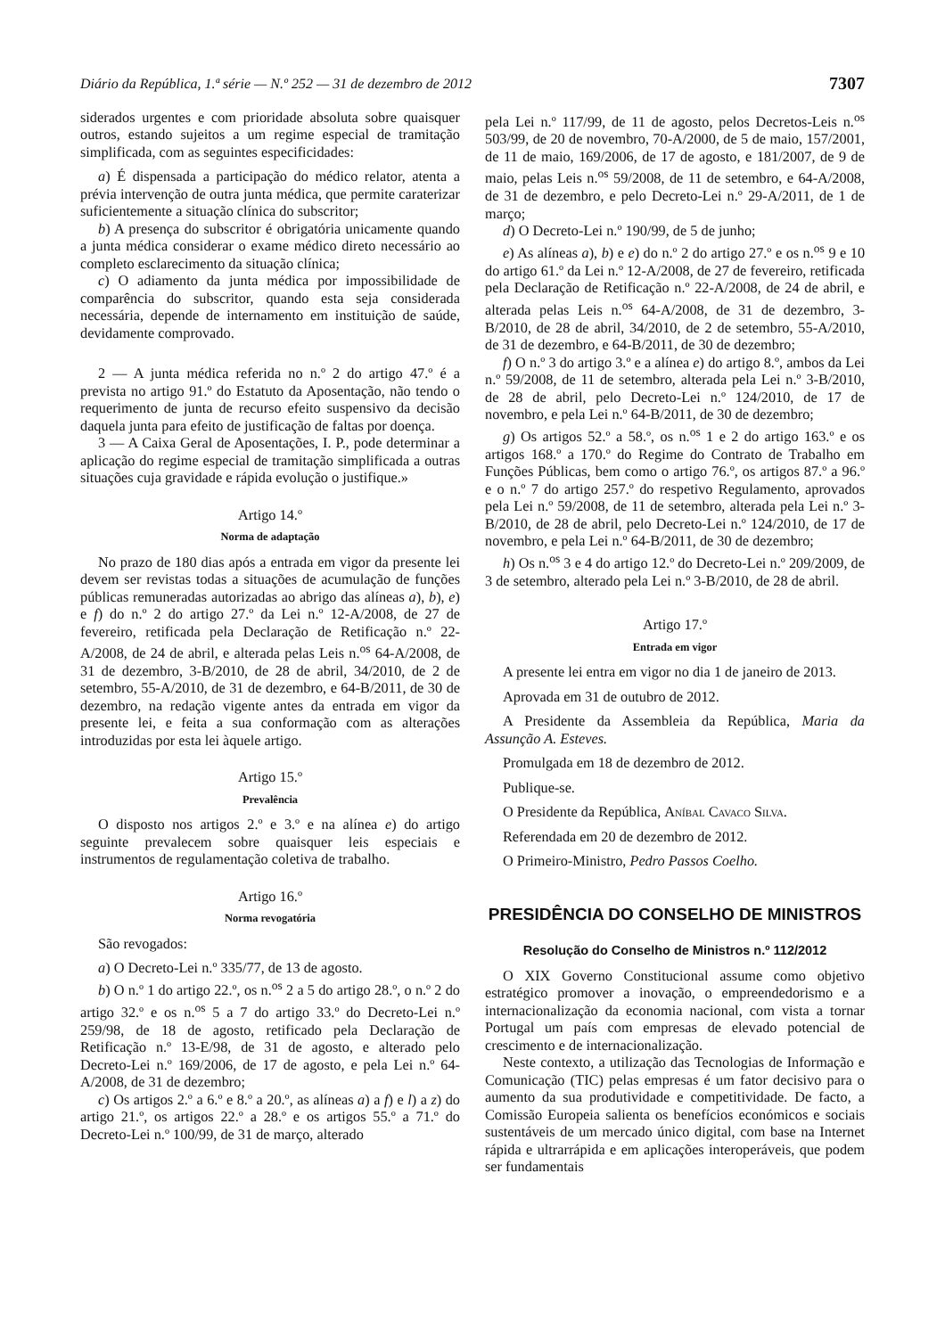Diário da República, 1.ª série — N.º 252 — 31 de dezembro de 2012 7307
siderados urgentes e com prioridade absoluta sobre quaisquer outros, estando sujeitos a um regime especial de tramitação simplificada, com as seguintes especificidades:
a) É dispensada a participação do médico relator, atenta a prévia intervenção de outra junta médica, que permite caraterizar suficientemente a situação clínica do subscritor;
b) A presença do subscritor é obrigatória unicamente quando a junta médica considerar o exame médico direto necessário ao completo esclarecimento da situação clínica;
c) O adiamento da junta médica por impossibilidade de comparência do subscritor, quando esta seja considerada necessária, depende de internamento em instituição de saúde, devidamente comprovado.
2 — A junta médica referida no n.º 2 do artigo 47.º é a prevista no artigo 91.º do Estatuto da Aposentação, não tendo o requerimento de junta de recurso efeito suspensivo da decisão daquela junta para efeito de justificação de faltas por doença.
3 — A Caixa Geral de Aposentações, I. P., pode determinar a aplicação do regime especial de tramitação simplificada a outras situações cuja gravidade e rápida evolução o justifique.»
Artigo 14.º
Norma de adaptação
No prazo de 180 dias após a entrada em vigor da presente lei devem ser revistas todas a situações de acumulação de funções públicas remuneradas autorizadas ao abrigo das alíneas a), b), e) e f) do n.º 2 do artigo 27.º da Lei n.º 12-A/2008, de 27 de fevereiro, retificada pela Declaração de Retificação n.º 22-A/2008, de 24 de abril, e alterada pelas Leis n.<sup>os</sup> 64-A/2008, de 31 de dezembro, 3-B/2010, de 28 de abril, 34/2010, de 2 de setembro, 55-A/2010, de 31 de dezembro, e 64-B/2011, de 30 de dezembro, na redação vigente antes da entrada em vigor da presente lei, e feita a sua conformação com as alterações introduzidas por esta lei àquele artigo.
Artigo 15.º
Prevalência
O disposto nos artigos 2.º e 3.º e na alínea e) do artigo seguinte prevalecem sobre quaisquer leis especiais e instrumentos de regulamentação coletiva de trabalho.
Artigo 16.º
Norma revogatória
São revogados:
a) O Decreto-Lei n.º 335/77, de 13 de agosto.
b) O n.º 1 do artigo 22.º, os n.<sup>os</sup> 2 a 5 do artigo 28.º, o n.º 2 do artigo 32.º e os n.<sup>os</sup> 5 a 7 do artigo 33.º do Decreto-Lei n.º 259/98, de 18 de agosto, retificado pela Declaração de Retificação n.º 13-E/98, de 31 de agosto, e alterado pelo Decreto-Lei n.º 169/2006, de 17 de agosto, e pela Lei n.º 64-A/2008, de 31 de dezembro;
c) Os artigos 2.º a 6.º e 8.º a 20.º, as alíneas a) a f) e l) a z) do artigo 21.º, os artigos 22.º a 28.º e os artigos 55.º a 71.º do Decreto-Lei n.º 100/99, de 31 de março, alterado
pela Lei n.º 117/99, de 11 de agosto, pelos Decretos-Leis n.<sup>os</sup> 503/99, de 20 de novembro, 70-A/2000, de 5 de maio, 157/2001, de 11 de maio, 169/2006, de 17 de agosto, e 181/2007, de 9 de maio, pelas Leis n.<sup>os</sup> 59/2008, de 11 de setembro, e 64-A/2008, de 31 de dezembro, e pelo Decreto-Lei n.º 29-A/2011, de 1 de março;
d) O Decreto-Lei n.º 190/99, de 5 de junho;
e) As alíneas a), b) e e) do n.º 2 do artigo 27.º e os n.<sup>os</sup> 9 e 10 do artigo 61.º da Lei n.º 12-A/2008, de 27 de fevereiro, retificada pela Declaração de Retificação n.º 22-A/2008, de 24 de abril, e alterada pelas Leis n.<sup>os</sup> 64-A/2008, de 31 de dezembro, 3-B/2010, de 28 de abril, 34/2010, de 2 de setembro, 55-A/2010, de 31 de dezembro, e 64-B/2011, de 30 de dezembro;
f) O n.º 3 do artigo 3.º e a alínea e) do artigo 8.º, ambos da Lei n.º 59/2008, de 11 de setembro, alterada pela Lei n.º 3-B/2010, de 28 de abril, pelo Decreto-Lei n.º 124/2010, de 17 de novembro, e pela Lei n.º 64-B/2011, de 30 de dezembro;
g) Os artigos 52.º a 58.º, os n.<sup>os</sup> 1 e 2 do artigo 163.º e os artigos 168.º a 170.º do Regime do Contrato de Trabalho em Funções Públicas, bem como o artigo 76.º, os artigos 87.º a 96.º e o n.º 7 do artigo 257.º do respetivo Regulamento, aprovados pela Lei n.º 59/2008, de 11 de setembro, alterada pela Lei n.º 3-B/2010, de 28 de abril, pelo Decreto-Lei n.º 124/2010, de 17 de novembro, e pela Lei n.º 64-B/2011, de 30 de dezembro;
h) Os n.<sup>os</sup> 3 e 4 do artigo 12.º do Decreto-Lei n.º 209/2009, de 3 de setembro, alterado pela Lei n.º 3-B/2010, de 28 de abril.
Artigo 17.º
Entrada em vigor
A presente lei entra em vigor no dia 1 de janeiro de 2013.
Aprovada em 31 de outubro de 2012.
A Presidente da Assembleia da República, Maria da Assunção A. Esteves.
Promulgada em 18 de dezembro de 2012.
Publique-se.
O Presidente da República, Aníbal Cavaco Silva.
Referendada em 20 de dezembro de 2012.
O Primeiro-Ministro, Pedro Passos Coelho.
PRESIDÊNCIA DO CONSELHO DE MINISTROS
Resolução do Conselho de Ministros n.º 112/2012
O XIX Governo Constitucional assume como objetivo estratégico promover a inovação, o empreendedorismo e a internacionalização da economia nacional, com vista a tornar Portugal um país com empresas de elevado potencial de crescimento e de internacionalização.
Neste contexto, a utilização das Tecnologias de Informação e Comunicação (TIC) pelas empresas é um fator decisivo para o aumento da sua produtividade e competitividade. De facto, a Comissão Europeia salienta os benefícios económicos e sociais sustentáveis de um mercado único digital, com base na Internet rápida e ultrarrápida e em aplicações interoperáveis, que podem ser fundamentais